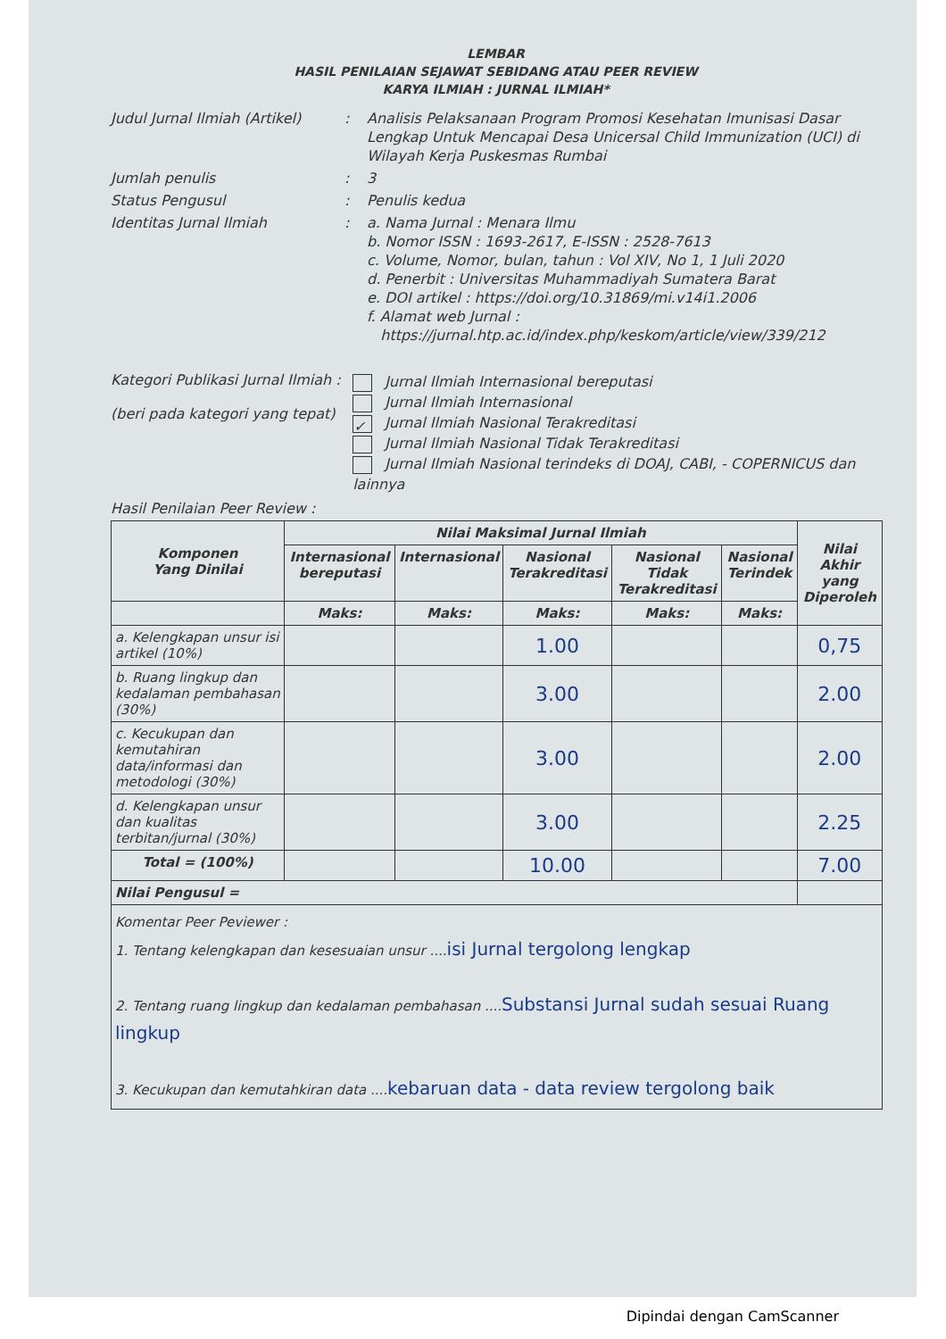LEMBAR
HASIL PENILAIAN SEJAWAT SEBIDANG ATAU PEER REVIEW
KARYA ILMIAH : JURNAL ILMIAH*
Judul Jurnal Ilmiah (Artikel)
: Analisis Pelaksanaan Program Promosi Kesehatan Imunisasi Dasar Lengkap Untuk Mencapai Desa Unicersal Child Immunization (UCI) di Wilayah Kerja Puskesmas Rumbai
Jumlah penulis : 3
Status Pengusul : Penulis kedua
Identitas Jurnal Ilmiah : a. Nama Jurnal : Menara Ilmu
b. Nomor ISSN : 1693-2617, E-ISSN : 2528-7613
c. Volume, Nomor, bulan, tahun : Vol XIV, No 1, 1 Juli 2020
d. Penerbit : Universitas Muhammadiyah Sumatera Barat
e. DOI artikel : https://doi.org/10.31869/mi.v14i1.2006
f. Alamat web Jurnal :
https://jurnal.htp.ac.id/index.php/keskom/article/view/339/212
Kategori Publikasi Jurnal Ilmiah :
(beri pada kategori yang tepat)
Jurnal Ilmiah Internasional bereputasi
Jurnal Ilmiah Internasional
✓ Jurnal Ilmiah Nasional Terakreditasi
Jurnal Ilmiah Nasional Tidak Terakreditasi
Jurnal Ilmiah Nasional terindeks di DOAJ, CABI, - COPERNICUS dan lainnya
Hasil Penilaian Peer Review :
| Komponen Yang Dinilai | Nilai Maksimal Jurnal Ilmiah | | | | | Nilai Akhir yang Diperoleh |
| --- | --- | --- | --- | --- | --- | --- |
| | Internasional bereputasi | Internasional | Nasional Terakreditasi | Nasional Tidak Terakreditasi | Nasional Terindek | |
| | Maks: | Maks: | Maks: | Maks: | Maks: | |
| a. Kelengkapan unsur isi artikel (10%) | | | 1.00 | | | 0,75 |
| b. Ruang lingkup dan kedalaman pembahasan (30%) | | | 3.00 | | | 2.00 |
| c. Kecukupan dan kemutahiran data/informasi dan metodologi (30%) | | | 3.00 | | | 2.00 |
| d. Kelengkapan unsur dan kualitas terbitan/jurnal (30%) | | | 3.00 | | | 2.25 |
| Total = (100%) | | | 10.00 | | | 7.00 |
| Nilai Pengusul = | | | | | | |
| Komentar Peer Peviewer : 1. Tentang kelengkapan dan kesesuaian unsur .... isi Jurnal tergolong lengkap 2. Tentang ruang lingkup dan kedalaman pembahasan .... Substansi Jurnal sudah sesuai Ruang lingkup 3. Kecukupan dan kemutahkiran data .... kebaruan data - data review tergolong baik | | | | | | |
Dipindai dengan CamScanner